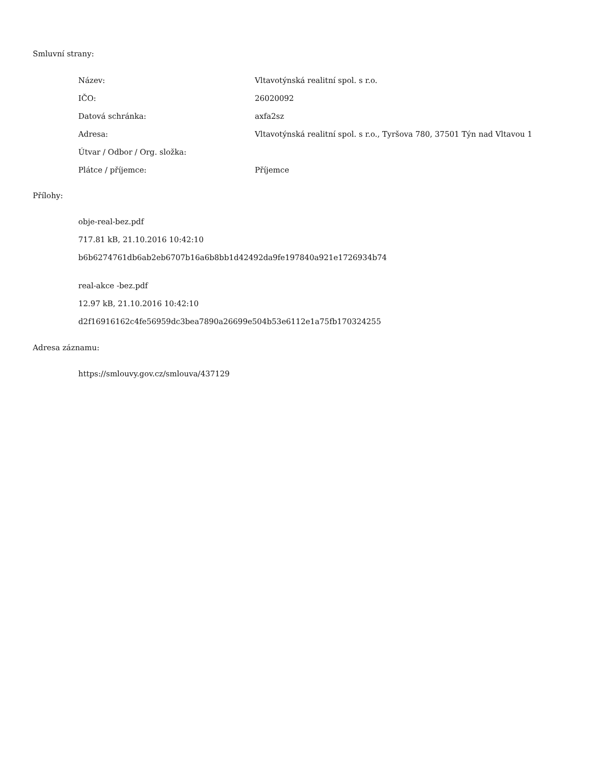Smluvní strany:
| Název: | Vltavotýnská realitní spol. s r.o. |
| IČO: | 26020092 |
| Datová schránka: | axfa2sz |
| Adresa: | Vltavotýnská realitní spol. s r.o., Tyršova 780, 37501 Týn nad Vltavou 1 |
| Útvar / Odbor / Org. složka: | |
| Plátce / příjemce: | Příjemce |
Přílohy:
obje-real-bez.pdf
717.81 kB, 21.10.2016 10:42:10
b6b6274761db6ab2eb6707b16a6b8bb1d42492da9fe197840a921e1726934b74
real-akce -bez.pdf
12.97 kB, 21.10.2016 10:42:10
d2f16916162c4fe56959dc3bea7890a26699e504b53e6112e1a75fb170324255
Adresa záznamu:
https://smlouvy.gov.cz/smlouva/437129